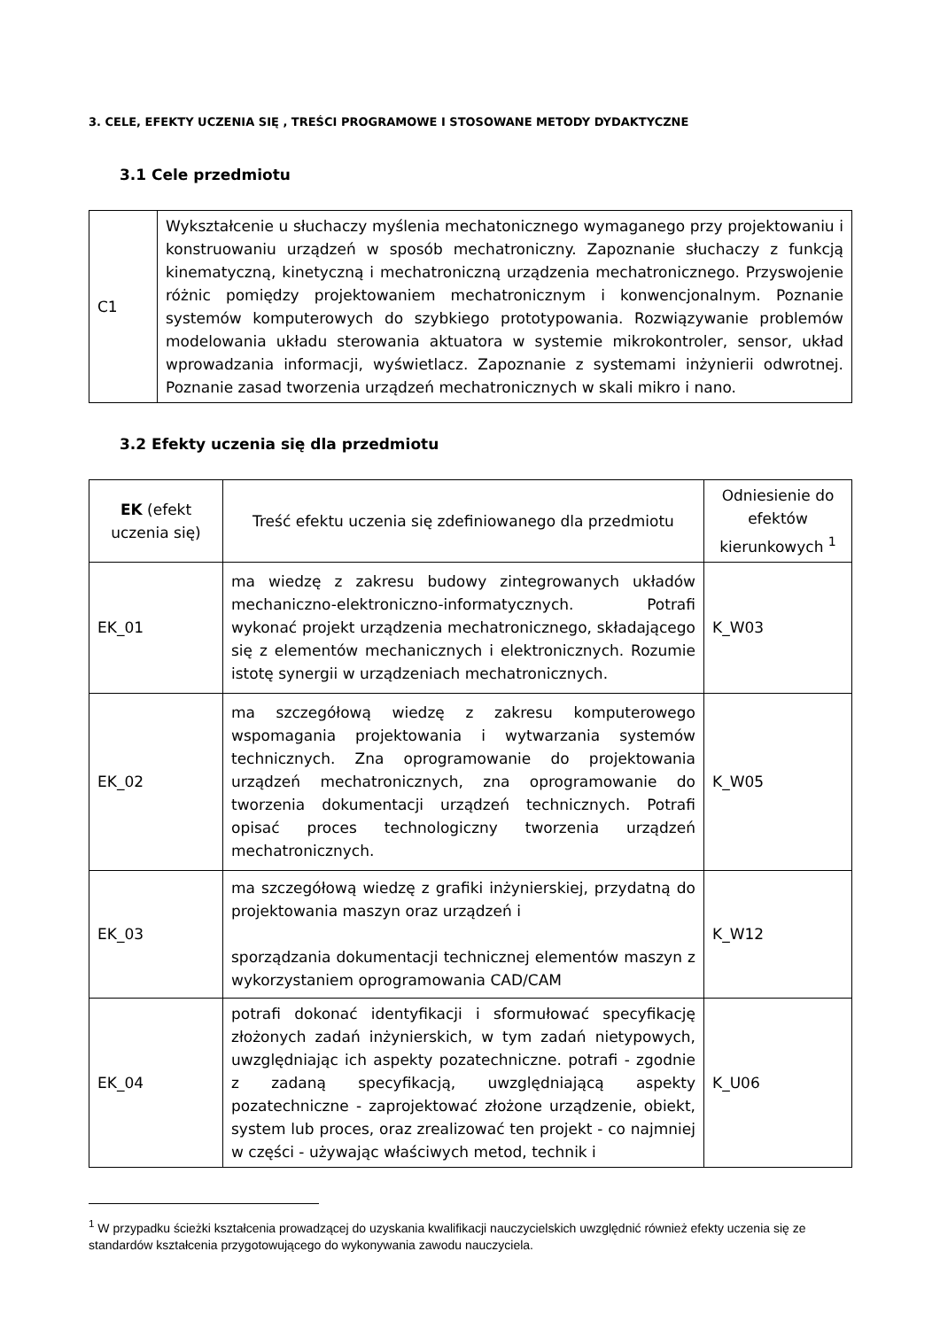3. CELE, EFEKTY UCZENIA SIĘ , TREŚCI PROGRAMOWE I STOSOWANE METODY DYDAKTYCZNE
3.1 Cele przedmiotu
| C1 | Wykształcenie u słuchaczy myślenia mechatonicznego wymaganego przy projektowaniu i konstruowaniu urządzeń w sposób mechatroniczny. Zapoznanie słuchaczy z funkcją kinematyczną, kinetyczną i mechatroniczną urządzenia mechatronicznego. Przyswojenie różnic pomiędzy projektowaniem mechatronicznym i konwencjonalnym. Poznanie systemów komputerowych do szybkiego prototypowania. Rozwiązywanie problemów modelowania układu sterowania aktuatora w systemie mikrokontroler, sensor, układ wprowadzania informacji, wyświetlacz. Zapoznanie z systemami inżynierii odwrotnej. Poznanie zasad tworzenia urządzeń mechatronicznych w skali mikro i nano. |
3.2 Efekty uczenia się dla przedmiotu
| EK (efekt uczenia się) | Treść efektu uczenia się zdefiniowanego dla przedmiotu | Odniesienie do efektów kierunkowych <sup>1</sup> |
| --- | --- | --- |
| EK_01 | ma wiedzę z zakresu budowy zintegrowanych układów mechaniczno-elektroniczno-informatycznych. Potrafi wykonać projekt urządzenia mechatronicznego, składającego się z elementów mechanicznych i elektronicznych. Rozumie istotę synergii w urządzeniach mechatronicznych. | K_W03 |
| EK_02 | ma szczegółową wiedzę z zakresu komputerowego wspomagania projektowania i wytwarzania systemów technicznych. Zna oprogramowanie do projektowania urządzeń mechatronicznych, zna oprogramowanie do tworzenia dokumentacji urządzeń technicznych. Potrafi opisać proces technologiczny tworzenia urządzeń mechatronicznych. | K_W05 |
| EK_03 | ma szczegółową wiedzę z grafiki inżynierskiej, przydatną do projektowania maszyn oraz urządzeń i sporządzania dokumentacji technicznej elementów maszyn z wykorzystaniem oprogramowania CAD/CAM | K_W12 |
| EK_04 | potrafi dokonać identyfikacji i sformułować specyfikację złożonych zadań inżynierskich, w tym zadań nietypowych, uwzględniając ich aspekty pozatechniczne. potrafi - zgodnie z zadaną specyfikacją, uwzględniającą aspekty pozatechniczne - zaprojektować złożone urządzenie, obiekt, system lub proces, oraz zrealizować ten projekt - co najmniej w części - używając właściwych metod, technik i | K_U06 |
<sup>1</sup> W przypadku ścieżki kształcenia prowadzącej do uzyskania kwalifikacji nauczycielskich uwzględnić również efekty uczenia się ze standardów kształcenia przygotowującego do wykonywania zawodu nauczyciela.